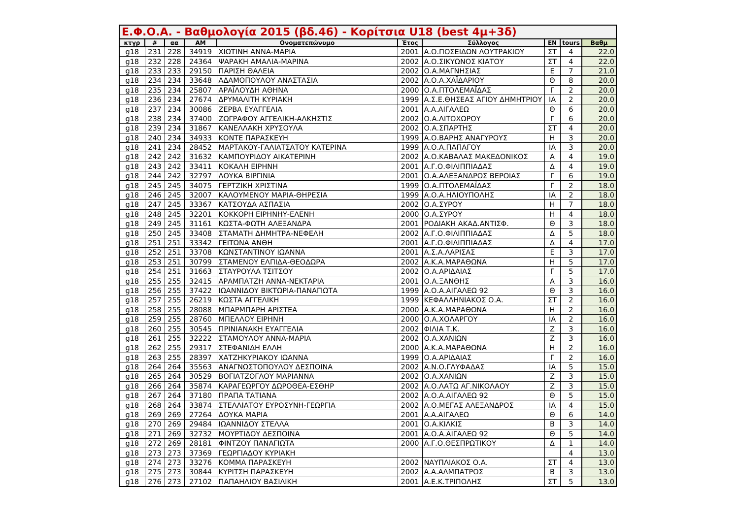Ε.Φ.Ο.Α. - Βαθμολογία 2015 (βδ.46) - Κορίτσια U18 (best 4μ+3δ)
| κτγρ | # | αα | ΑΜ | Ονοματεπώνυμο | Έτος | Σύλλογος | ΕΝ | tours | Βαθμ |
| --- | --- | --- | --- | --- | --- | --- | --- | --- | --- |
| g18 | 231 | 228 | 34919 | ΧΙΩΤΙΝΗ ΑΝΝΑ-ΜΑΡΙΑ | 2001 | Α.Ο.ΠΟΣΕΙΔΩΝ ΛΟΥΤΡΑΚΙΟΥ | ΣΤ | 4 | 22.0 |
| g18 | 232 | 228 | 24364 | ΨΑΡΑΚΗ ΑΜΑΛΙΑ-ΜΑΡΙΝΑ | 2002 | Α.Ο.ΣΙΚΥΩΝΟΣ ΚΙΑΤΟΥ | ΣΤ | 4 | 22.0 |
| g18 | 233 | 233 | 29150 | ΠΑΡΙΣΗ ΘΑΛΕΙΑ | 2002 | Ο.Α.ΜΑΓΝΗΣΙΑΣ | Ε | 7 | 21.0 |
| g18 | 234 | 234 | 33648 | ΑΔΑΜΟΠΟΥΛΟΥ ΑΝΑΣΤΑΣΙΑ | 2002 | Α.Ο.Α.ΧΑΪΔΑΡΙΟΥ | Θ | 8 | 20.0 |
| g18 | 235 | 234 | 25807 | ΑΡΑΪΛΟΥΔΗ ΑΘΗΝΑ | 2000 | Ο.Α.ΠΤΟΛΕΜΑΪΔΑΣ | Γ | 2 | 20.0 |
| g18 | 236 | 234 | 27674 | ΔΡΥΜΑΛΙΤΗ ΚΥΡΙΑΚΗ | 1999 | Α.Σ.Ε.ΘΗΣΕΑΣ ΑΓΙΟΥ ΔΗΜΗΤΡΙΟΥ | ΙΑ | 2 | 20.0 |
| g18 | 237 | 234 | 30086 | ΖΕΡΒΑ ΕΥΑΓΓΕΛΙΑ | 2001 | Α.Α.ΑΙΓΑΛΕΩ | Θ | 6 | 20.0 |
| g18 | 238 | 234 | 37400 | ΖΩΓΡΑΦΟΥ ΑΓΓΕΛΙΚΗ-ΑΛΚΗΣΤΙΣ | 2002 | Ο.Α.ΛΙΤΟΧΩΡΟΥ | Γ | 6 | 20.0 |
| g18 | 239 | 234 | 31867 | ΚΑΝΕΛΛΑΚΗ ΧΡΥΣΟΥΛΑ | 2002 | Ο.Α.ΣΠΑΡΤΗΣ | ΣΤ | 4 | 20.0 |
| g18 | 240 | 234 | 34933 | ΚΟΝΤΕ ΠΑΡΑΣΚΕΥΗ | 1999 | Α.Ο.ΒΑΡΗΣ ΑΝΑΓΥΡΟΥΣ | Η | 3 | 20.0 |
| g18 | 241 | 234 | 28452 | ΜΑΡΤΑΚΟΥ-ΓΑΛΙΑΤΣΑΤΟΥ ΚΑΤΕΡΙΝΑ | 1999 | Α.Ο.Α.ΠΑΠΑΓΟΥ | ΙΑ | 3 | 20.0 |
| g18 | 242 | 242 | 31632 | ΚΑΜΠΟΥΡΙΔΟΥ ΑΙΚΑΤΕΡΙΝΗ | 2002 | Α.Ο.ΚΑΒΑΛΑΣ ΜΑΚΕΔΟΝΙΚΟΣ | Α | 4 | 19.0 |
| g18 | 243 | 242 | 33411 | ΚΟΚΑΛΗ ΕΙΡΗΝΗ | 2001 | Α.Γ.Ο.ΦΙΛΙΠΠΙΑΔΑΣ | Δ | 4 | 19.0 |
| g18 | 244 | 242 | 32797 | ΛΟΥΚΑ ΒΙΡΓΙΝΙΑ | 2001 | Ο.Α.ΑΛΕΞΑΝΔΡΟΣ ΒΕΡΟΙΑΣ | Γ | 6 | 19.0 |
| g18 | 245 | 245 | 34075 | ΓΕΡΤΖΙΚΗ ΧΡΙΣΤΙΝΑ | 1999 | Ο.Α.ΠΤΟΛΕΜΑΪΔΑΣ | Γ | 2 | 18.0 |
| g18 | 246 | 245 | 32007 | ΚΑΛΟΥΜΕΝΟΥ ΜΑΡΙΑ-ΘΗΡΕΣΙΑ | 1999 | Α.Ο.Α.ΗΛΙΟΥΠΟΛΗΣ | ΙΑ | 2 | 18.0 |
| g18 | 247 | 245 | 33367 | ΚΑΤΣΟΥΔΑ ΑΣΠΑΣΙΑ | 2002 | Ο.Α.ΣΥΡΟΥ | Η | 7 | 18.0 |
| g18 | 248 | 245 | 32201 | ΚΟΚΚΟΡΗ ΕΙΡΗΝΗΥ-ΕΛΕΝΗ | 2000 | Ο.Α.ΣΥΡΟΥ | Η | 4 | 18.0 |
| g18 | 249 | 245 | 31161 | ΚΩΣΤΑ-ΦΩΤΗ ΑΛΕΞΑΝΔΡΑ | 2001 | ΡΟΔΙΑΚΗ ΑΚΑΔ.ΑΝΤΙΣΦ. | Θ | 3 | 18.0 |
| g18 | 250 | 245 | 33408 | ΣΤΑΜΑΤΗ ΔΗΜΗΤΡΑ-ΝΕΦΕΛΗ | 2002 | Α.Γ.Ο.ΦΙΛΙΠΠΙΑΔΑΣ | Δ | 5 | 18.0 |
| g18 | 251 | 251 | 33342 | ΓΕΙΤΩΝΑ ΑΝΘΗ | 2001 | Α.Γ.Ο.ΦΙΛΙΠΠΙΑΔΑΣ | Δ | 4 | 17.0 |
| g18 | 252 | 251 | 33708 | ΚΩΝΣΤΑΝΤΙΝΟΥ ΙΩΑΝΝΑ | 2001 | Α.Σ.Α.ΛΑΡΙΣΑΣ | Ε | 3 | 17.0 |
| g18 | 253 | 251 | 30799 | ΣΤΑΜΕΝΟΥ ΕΛΠΙΔΑ-ΘΕΟΔΩΡΑ | 2002 | Α.Κ.Α.ΜΑΡΑΘΩΝΑ | Η | 5 | 17.0 |
| g18 | 254 | 251 | 31663 | ΣΤΑΥΡΟΥΛΑ ΤΣΙΤΣΟΥ | 2002 | Ο.Α.ΑΡΙΔΑΙΑΣ | Γ | 5 | 17.0 |
| g18 | 255 | 255 | 32415 | ΑΡΑΜΠΑΤΖΗ ΑΝΝΑ-ΝΕΚΤΑΡΙΑ | 2001 | Ο.Α.ΞΑΝΘΗΣ | Α | 3 | 16.0 |
| g18 | 256 | 255 | 37422 | ΙΩΑΝΝΙΔΟΥ ΒΙΚΤΩΡΙΑ-ΠΑΝΑΓΙΩΤΑ | 1999 | Α.Ο.Α.ΑΙΓΑΛΕΩ 92 | Θ | 3 | 16.0 |
| g18 | 257 | 255 | 26219 | ΚΩΣΤΑ ΑΓΓΕΛΙΚΗ | 1999 | ΚΕΦΑΛΛΗΝΙΑΚΟΣ Ο.Α. | ΣΤ | 2 | 16.0 |
| g18 | 258 | 255 | 28088 | ΜΠΑΡΜΠΑΡΗ ΑΡΙΣΤΕΑ | 2000 | Α.Κ.Α.ΜΑΡΑΘΩΝΑ | Η | 2 | 16.0 |
| g18 | 259 | 255 | 28760 | ΜΠΕΛΛΟΥ ΕΙΡΗΝΗ | 2000 | Ο.Α.ΧΟΛΑΡΓΟΥ | ΙΑ | 2 | 16.0 |
| g18 | 260 | 255 | 30545 | ΠΡΙΝΙΑΝΑΚΗ ΕΥΑΓΓΕΛΙΑ | 2002 | ΦΙΛΙΑ Τ.Κ. | Ζ | 3 | 16.0 |
| g18 | 261 | 255 | 32222 | ΣΤΑΜΟΥΛΟΥ ΑΝΝΑ-ΜΑΡΙΑ | 2002 | Ο.Α.ΧΑΝΙΩΝ | Ζ | 3 | 16.0 |
| g18 | 262 | 255 | 29317 | ΣΤΕΦΑΝΙΔΗ ΕΛΛΗ | 2000 | Α.Κ.Α.ΜΑΡΑΘΩΝΑ | Η | 2 | 16.0 |
| g18 | 263 | 255 | 28397 | ΧΑΤΖΗΚΥΡΙΑΚΟΥ ΙΩΑΝΝΑ | 1999 | Ο.Α.ΑΡΙΔΑΙΑΣ | Γ | 2 | 16.0 |
| g18 | 264 | 264 | 35563 | ΑΝΑΓΝΩΣΤΟΠΟΥΛΟΥ ΔΕΣΠΟΙΝΑ | 2002 | Α.Ν.Ο.ΓΛΥΦΑΔΑΣ | ΙΑ | 5 | 15.0 |
| g18 | 265 | 264 | 30529 | ΒΟΓΙΑΤΖΟΓΛΟΥ ΜΑΡΙΑΝΝΑ | 2002 | Ο.Α.ΧΑΝΙΩΝ | Ζ | 3 | 15.0 |
| g18 | 266 | 264 | 35874 | ΚΑΡΑΓΕΩΡΓΟΥ ΔΩΡΟΘΕΑ-ΕΣΘΗΡ | 2002 | Α.Ο.ΛΑΤΩ ΑΓ.ΝΙΚΟΛΑΟΥ | Ζ | 3 | 15.0 |
| g18 | 267 | 264 | 37180 | ΠΡΑΠΑ ΤΑΤΙΑΝΑ | 2002 | Α.Ο.Α.ΑΙΓΑΛΕΩ 92 | Θ | 5 | 15.0 |
| g18 | 268 | 264 | 33874 | ΣΤΕΛΛΙΑΤΟΥ ΕΥΡΟΣΥΝΗ-ΓΕΩΡΓΙΑ | 2002 | Α.Ο.ΜΕΓΑΣ ΑΛΕΞΑΝΔΡΟΣ | ΙΑ | 4 | 15.0 |
| g18 | 269 | 269 | 27264 | ΔΟΥΚΑ ΜΑΡΙΑ | 2001 | Α.Α.ΑΙΓΑΛΕΩ | Θ | 6 | 14.0 |
| g18 | 270 | 269 | 29484 | ΙΩΑΝΝΙΔΟΥ ΣΤΕΛΛΑ | 2001 | Ο.Α.ΚΙΛΚΙΣ | Β | 3 | 14.0 |
| g18 | 271 | 269 | 32732 | ΜΟΥΡΤΙΔΟΥ ΔΕΣΠΟΙΝΑ | 2001 | Α.Ο.Α.ΑΙΓΑΛΕΩ 92 | Θ | 5 | 14.0 |
| g18 | 272 | 269 | 28181 | ΦΙΝΤΖΟΥ ΠΑΝΑΓΙΩΤΑ | 2000 | Α.Γ.Ο.ΘΕΣΠΡΩΤΙΚΟΥ | Δ | 1 | 14.0 |
| g18 | 273 | 273 | 37369 | ΓΕΩΡΓΙΑΔΟΥ ΚΥΡΙΑΚΗ | | | | 4 | 13.0 |
| g18 | 274 | 273 | 33276 | ΚΟΜΜΑ ΠΑΡΑΣΚΕΥΗ | 2002 | ΝΑΥΠΛΙΑΚΟΣ Ο.Α. | ΣΤ | 4 | 13.0 |
| g18 | 275 | 273 | 30844 | ΚΥΡΙΤΣΗ ΠΑΡΑΣΚΕΥΗ | 2002 | Α.Α.ΑΛΜΠΑΤΡΟΣ | Β | 3 | 13.0 |
| g18 | 276 | 273 | 27102 | ΠΑΠΑΗΛΙΟΥ ΒΑΣΙΛΙΚΗ | 2001 | Α.Ε.Κ.ΤΡΙΠΟΛΗΣ | ΣΤ | 5 | 13.0 |